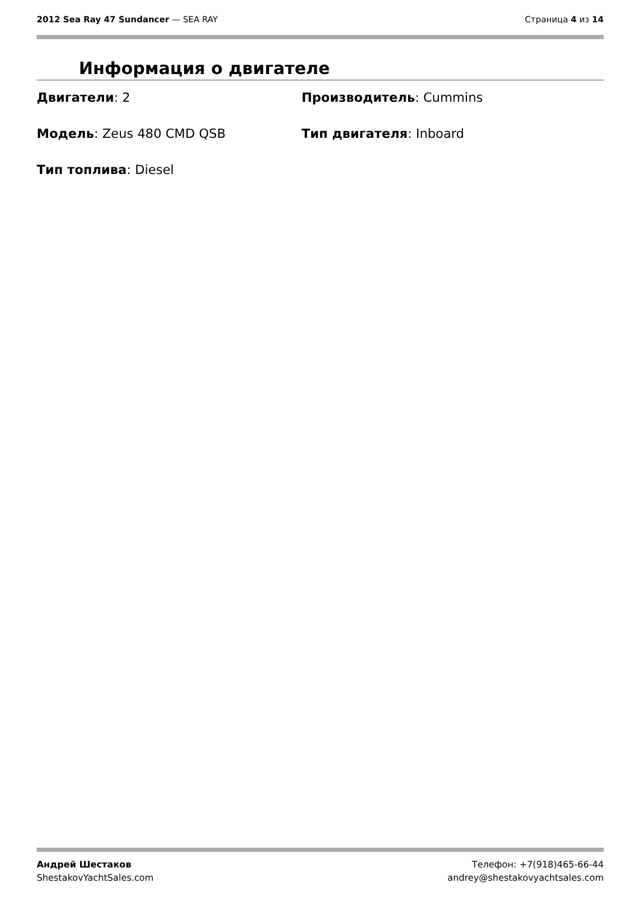2012 Sea Ray 47 Sundancer — SEA RAY
Страница 4 из 14
Информация о двигателе
Двигатели: 2
Производитель: Cummins
Модель: Zeus 480 CMD QSB
Тип двигателя: Inboard
Тип топлива: Diesel
Андрей Шестаков
ShestakovYachtSales.com
Телефон: +7(918)465-66-44
andrey@shestakovyachtsales.com